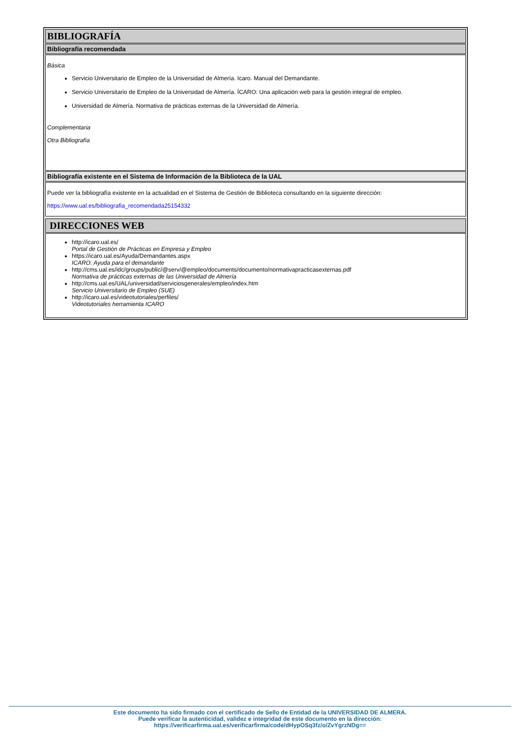BIBLIOGRAFÍA
Bibliografía recomendada
Básica
Servicio Universitario de Empleo de la Universidad de Almería. Icaro. Manual del Demandante.
Servicio Universitario de Empleo de la Universidad de Almería. ÍCARO: Una aplicación web para la gestión integral de empleo.
Universidad de Almería. Normativa de prácticas externas de la Universidad de Almería.
Complementaria
Otra Bibliografía
Bibliografía existente en el Sistema de Información de la Biblioteca de la UAL
Puede ver la bibliografía existente en la actualidad en el Sistema de Gestión de Biblioteca consultando en la siguiente dirección:
https://www.ual.es/bibliografia_recomendada25154332
DIRECCIONES WEB
http://icaro.ual.es/
Portal de Gestión de Prácticas en Empresa y Empleo
https://icaro.ual.es/Ayuda/Demandantes.aspx
ICARO. Ayuda para el demandante
http://cms.ual.es/idc/groups/public/@serv/@empleo/documents/documento/normativapracticasexternas.pdf
Normativa de prácticas externas de las Universidad de Almería
http://cms.ual.es/UAL/universidad/serviciosgenerales/empleo/index.htm
Servicio Universitario de Empleo (SUE)
http://icaro.ual.es/videotutoriales/perfiles/
Videotutoriales herramienta ICARO
Este documento ha sido firmado con el certificado de Sello de Entidad de la UNIVERSIDAD DE ALMERA.
Puede verificar la autenticidad, validez e integridad de este documento en la dirección:
https://verificarfirma.ual.es/verificarfirma/code/dHypOSq3fz/o/ZvYgrzNDg==